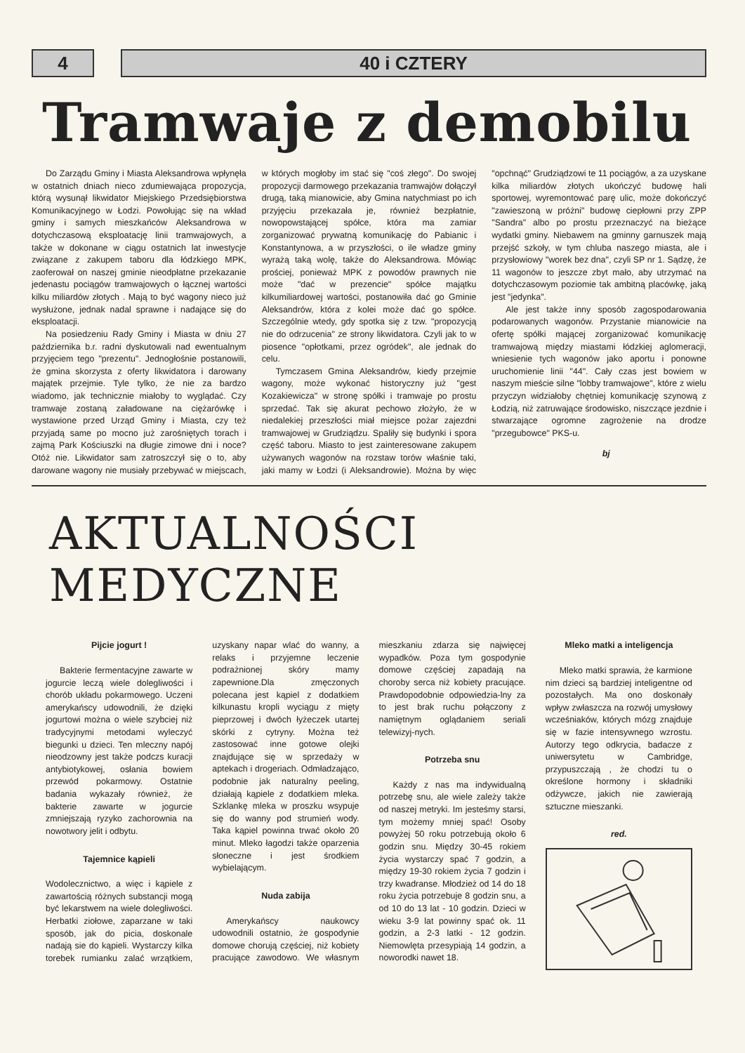4 40 i CZTERY
Tramwaje z demobilu
Do Zarządu Gminy i Miasta Aleksandrowa wpłynęła w ostatnich dniach nieco zdumiewająca propozycja, którą wysunął likwidator Miejskiego Przedsiębiorstwa Komunikacyjnego w Łodzi. Powołując się na wkład gminy i samych mieszkańców Aleksandrowa w dotychczasową eksploatację linii tramwajowych, a także w dokonane w ciągu ostatnich lat inwestycje związane z zakupem taboru dla łódzkiego MPK, zaoferował on naszej gminie nieodpłatne przekazanie jedenastu pociągów tramwajowych o łącznej wartości kilku miliardów złotych . Mają to być wagony nieco już wysłużone, jednak nadal sprawne i nadające się do eksploatacji.
Na posiedzeniu Rady Gminy i Miasta w dniu 27 października b.r. radni dyskutowali nad ewentualnym przyjęciem tego "prezentu". Jednogłośnie postanowili, że gmina skorzysta z oferty likwidatora i darowany majątek przejmie. Tyle tylko, że nie za bardzo wiadomo, jak technicznie miałoby to wyglądać. Czy tramwaje zostaną załadowane na ciężarówkę i wystawione przed Urząd Gminy i Miasta, czy też przyjadą same po mocno już zarośniętych torach i zajmą Park Kościuszki na długie zimowe dni i noce? Otóż nie. Likwidator sam zatroszczył się o to, aby darowane wagony nie musiały przebywać w miejscach, w których mogłoby im stać się "coś złego". Do swojej propozycji darmowego przekazania tramwajów dołączył drugą, taką mianowicie, aby Gmina natychmiast po ich przyjęciu przekazała je, również bezpłatnie, nowopowstającej spółce, która ma zamiar zorganizować prywatną komunikację do Pabianic i Konstantynowa, a w przyszłości, o ile władze gminy wyrażą taką wolę, także do Aleksandrowa. Mówiąc prościej, ponieważ MPK z powodów prawnych nie może "dać w prezencie" spółce majątku kilkumiliardowej wartości, postanowiła dać go Gminie Aleksandrów, która z kolei może dać go spółce. Szczególnie wtedy, gdy spotka się z tzw. "propozycją nie do odrzucenia" ze strony likwidatora. Czyli jak to w piosence "opłotkami, przez ogródek", ale jednak do celu.
Tymczasem Gmina Aleksandrów, kiedy przejmie wagony, może wykonać historyczny już "gest Kozakiewicza" w stronę spółki i tramwaje po prostu sprzedać. Tak się akurat pechowo złożyło, że w niedalekiej przeszłości miał miejsce pożar zajezdni tramwajowej w Grudziądzu. Spaliły się budynki i spora część taboru. Miasto to jest zainteresowane zakupem używanych wagonów na rozstaw torów właśnie taki, jaki mamy w Łodzi (i Aleksandrowie). Można by więc "opchnąć" Grudziądzowi te 11 pociągów, a za uzyskane kilka miliardów złotych ukończyć budowę hali sportowej, wyremontować parę ulic, może dokończyć "zawieszoną w próżni" budowę ciepłowni przy ZPP "Sandra" albo po prostu przeznaczyć na bieżące wydatki gminy. Niebawem na gminny garnuszek mają przejść szkoły, w tym chluba naszego miasta, ale i przysłowiowy "worek bez dna", czyli SP nr 1. Sądzę, że 11 wagonów to jeszcze zbyt mało, aby utrzymać na dotychczasowym poziomie tak ambitną placówkę, jaką jest "jedynka".
Ale jest także inny sposób zagospodarowania podarowanych wagonów. Przystanie mianowicie na ofertę spółki mającej zorganizować komunikację tramwajową między miastami łódzkiej aglomeracji, wniesienie tych wagonów jako aportu i ponowne uruchomienie linii "44". Cały czas jest bowiem w naszym mieście silne "lobby tramwajowe", które z wielu przyczyn widziałoby chętniej komunikację szynową z Łodzią, niż zatruwające środowisko, niszczące jezdnie i stwarzające ogromne zagrożenie na drodze "przegubowce" PKS-u.
bj
AKTUALNOŚCI MEDYCZNE
Pijcie jogurt !
Bakterie fermentacyjne zawarte w jogurcie leczą wiele dolegliwości i chorób układu pokarmowego. Uczeni amerykańscy udowodnili, że dzięki jogurtowi można o wiele szybciej niż tradycyjnymi metodami wyleczyć biegunki u dzieci. Ten mleczny napój nieodzowny jest także podczs kuracji antybiotykowej, osłania bowiem przewód pokarmowy. Ostatnie badania wykazały również, że bakterie zawarte w jogurcie zmniejszają ryzyko zachorownia na nowotwory jelit i odbytu.
Tajemnice kąpieli
Wodolecznictwo, a więc i kąpiele z zawartością różnych substancji mogą być lekarstwem na wiele dolegliwości. Herbatki ziołowe, zaparzane w taki sposób, jak do picia, doskonale nadają sie do kąpieli. Wystarczy kilka torebek rumianku zalać wrzątkiem, uzyskany napar wlać do wanny, a relaks i przyjemne leczenie podrażnionej skóry mamy zapewnione.Dla zmęczonych polecana jest kąpiel z dodatkiem kilkunastu kropli wyciągu z mięty pieprzowej i dwóch łyżeczek utartej skórki z cytryny. Można też zastosować inne gotowe olejki znajdujące się w sprzedaży w aptekach i drogeriach. Odmładzająco, podobnie jak naturalny peeling, działają kąpiele z dodatkiem mleka. Szklankę mleka w proszku wsypuje się do wanny pod strumień wody. Taka kąpiel powinna trwać około 20 minut. Mleko łagodzi także oparzenia słoneczne i jest środkiem wybielającym.
Nuda zabija
Amerykańscy naukowcy udowodnili ostatnio, że gospodynie domowe chorują częściej, niż kobiety pracujące zawodowo. We własnym mieszkaniu zdarza się najwięcej wypadków. Poza tym gospodynie domowe częściej zapadają na choroby serca niż kobiety pracujące. Prawdopodobnie odpowiedzia-lny za to jest brak ruchu połączony z namiętnym oglądaniem seriali telewizyj-nych.
Potrzeba snu
Każdy z nas ma indywidualną potrzebę snu, ale wiele zależy także od naszej metryki. Im jesteśmy starsi, tym możemy mniej spać! Osoby powyżej 50 roku potrzebują około 6 godzin snu. Między 30-45 rokiem życia wystarczy spać 7 godzin, a między 19-30 rokiem życia 7 godzin i trzy kwadranse. Młodzież od 14 do 18 roku życia potrzebuje 8 godzin snu, a od 10 do 13 lat - 10 godzin. Dzieci w wieku 3-9 lat powinny spać ok. 11 godzin, a 2-3 latki - 12 godzin. Niemowlęta przesypiają 14 godzin, a noworodki nawet 18.
Mleko matki a inteligencja
Mleko matki sprawia, że karmione nim dzieci są bardziej inteligentne od pozostałych. Ma ono doskonały wpływ zwłaszcza na rozwój umysłowy wcześniaków, których mózg znajduje się w fazie intensywnego wzrostu. Autorzy tego odkrycia, badacze z uniwersytetu w Cambridge, przypuszczają , że chodzi tu o określone hormony i składniki odżywcze, jakich nie zawierają sztuczne mieszanki.
red.